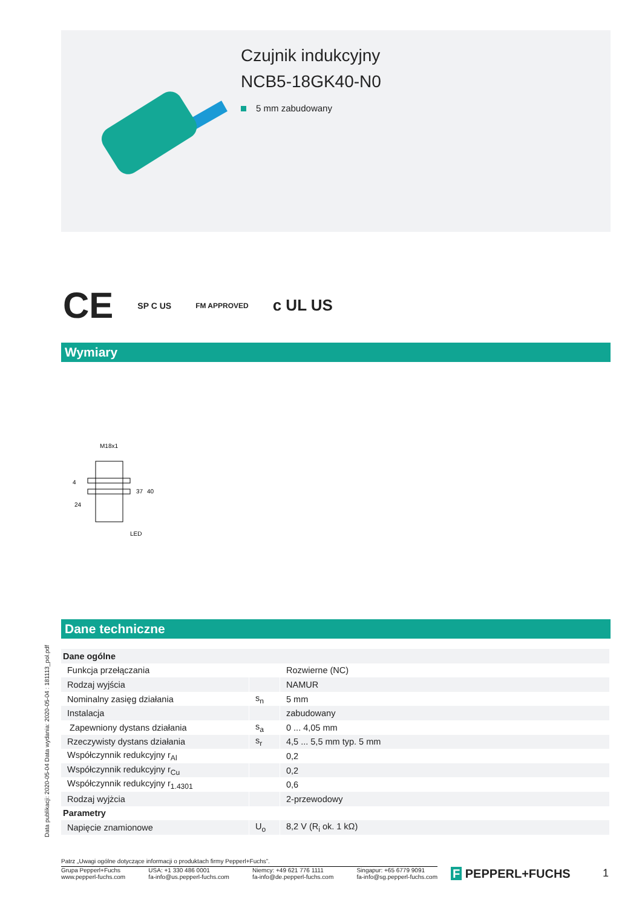Czujnik indukcyjny
NCB5-18GK40-N0
5 mm zabudowany
CE SP C US FM APPROVED c UL US
Wymiary
M18x1
24
LED
37
40
4
Dane techniczne
Data publikacji: 2020-05-04 Data wydania: 2020-05-04 : 181113_pol.pdf
| Dane ogólne | | |
| --- | --- | --- |
| Funkcja przełączania | | Rozwierne (NC) |
| Rodzaj wyjścia | | NAMUR |
| Nominalny zasięg działania | s<sub>n</sub> | 5 mm |
| Instalacja | | zabudowany |
| Zapewniony dystans działania | s<sub>a</sub> | 0 ... 4,05 mm |
| Rzeczywisty dystans działania | s<sub>r</sub> | 4,5 ... 5,5 mm typ. 5 mm |
| Współczynnik redukcyjny r<sub>Al</sub> | | 0,2 |
| Współczynnik redukcyjny r<sub>Cu</sub> | | 0,2 |
| Współczynnik redukcyjny r<sub>1.4301</sub> | | 0,6 |
| Rodzaj wyjżcia | | 2-przewodowy |
| Parametry | | |
| Napięcie znamionowe | U<sub>o</sub> | 8,2 V (R<sub>i</sub> ok. 1 kΩ) |
Patrz „Uwagi ogólne dotyczące informacji o produktach firmy Pepperl+Fuchs”.
Grupa Pepperl+Fuchs
www.pepperl-fuchs.com
USA: +1 330 486 0001
fa-info@us.pepperl-fuchs.com
Niemcy: +49 621 776 1111
fa-info@de.pepperl-fuchs.com
Singapur: +65 6779 9091
fa-info@sg.pepperl-fuchs.com
F PEPPERL+FUCHS 1